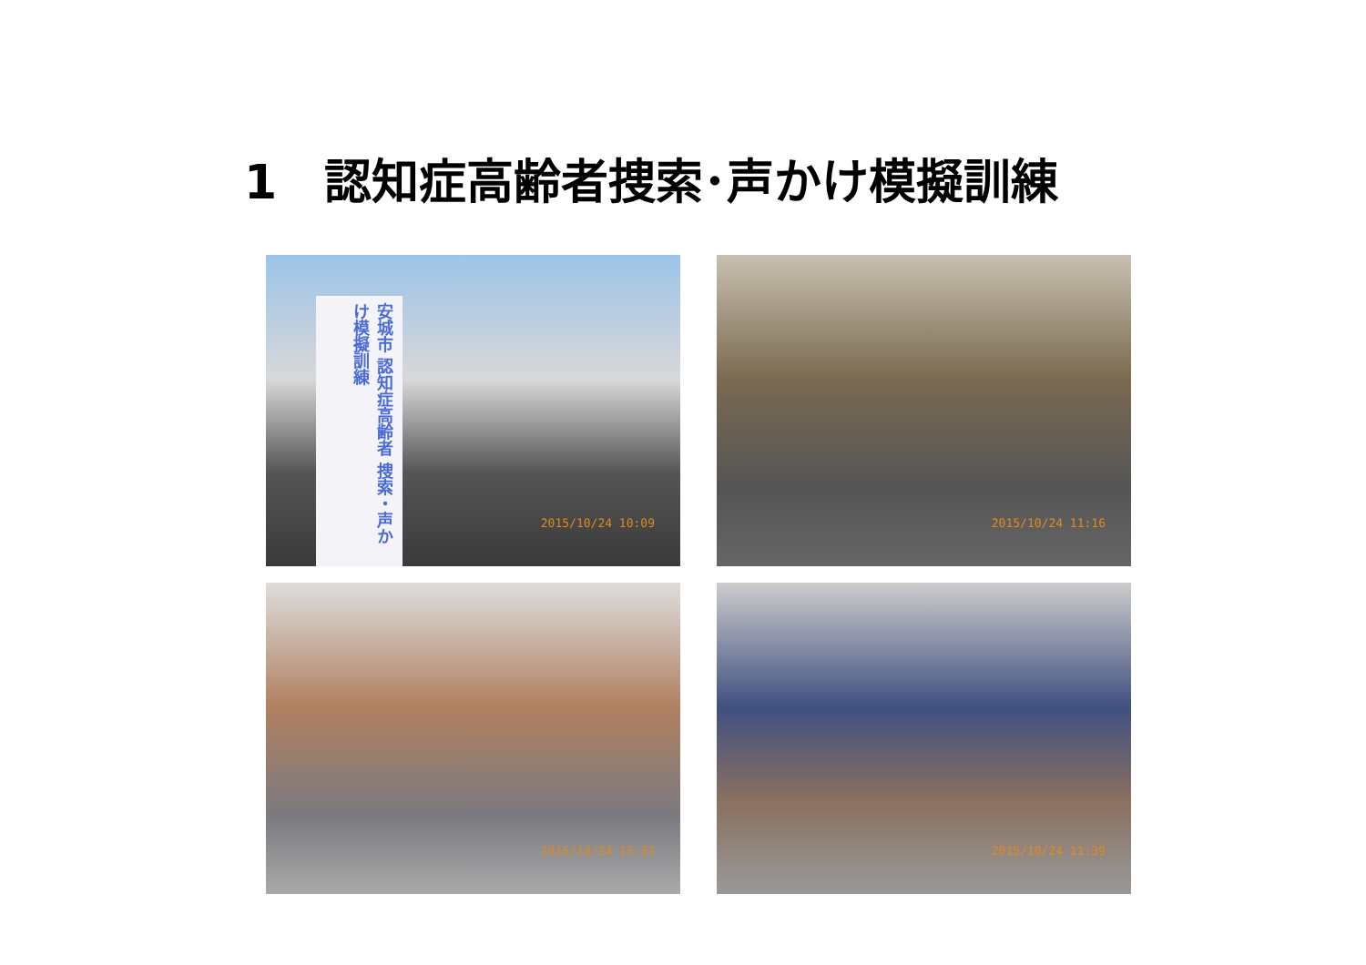1　認知症高齢者捜索･声かけ模擬訓練
安城市 認知症高齢者 捜索・声かけ模擬訓練
2015/10/24 10:09
2015/10/24 11:16
2015/10/24 13:32
2015/10/24 11:39